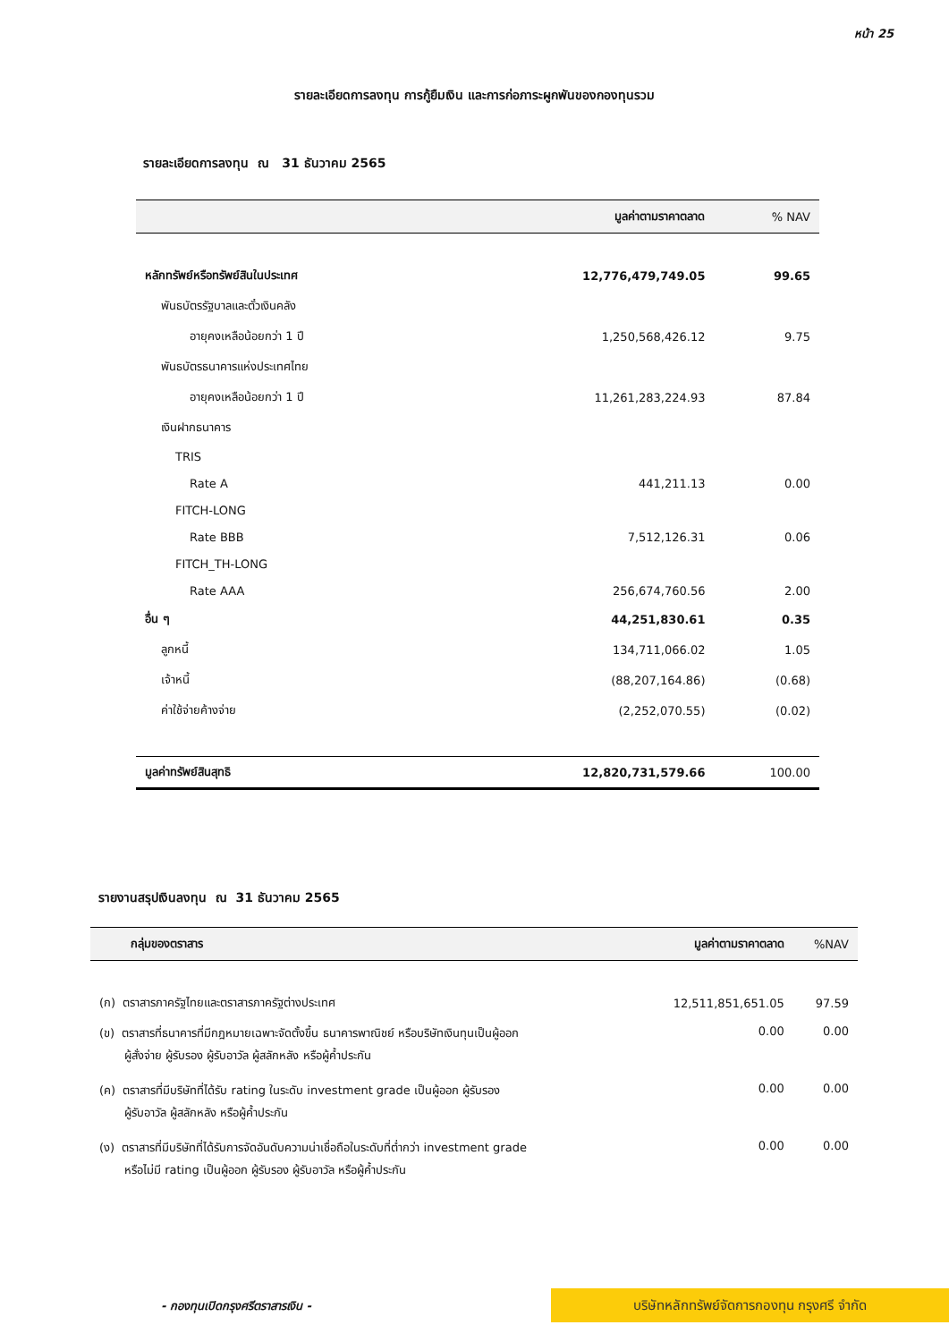หน้า 25
รายละเอียดการลงทุน การกู้ยืมเงิน และการก่อภาระผูกพันของกองทุนรวม
รายละเอียดการลงทุน ณ 31 ธันวาคม 2565
| | มูลค่าตามราคาตลาด | % NAV |
| --- | --- | --- |
| หลักทรัพย์หรือทรัพย์สินในประเทศ | 12,776,479,749.05 | 99.65 |
| พันธบัตรรัฐบาลและตั๋วเงินคลัง | | |
| อายุคงเหลือน้อยกว่า 1 ปี | 1,250,568,426.12 | 9.75 |
| พันธบัตรธนาคารแห่งประเทศไทย | | |
| อายุคงเหลือน้อยกว่า 1 ปี | 11,261,283,224.93 | 87.84 |
| เงินฝากธนาคาร | | |
| TRIS | | |
| Rate A | 441,211.13 | 0.00 |
| FITCH-LONG | | |
| Rate BBB | 7,512,126.31 | 0.06 |
| FITCH_TH-LONG | | |
| Rate AAA | 256,674,760.56 | 2.00 |
| อื่น ๆ | 44,251,830.61 | 0.35 |
| ลูกหนี้ | 134,711,066.02 | 1.05 |
| เจ้าหนี้ | (88,207,164.86) | (0.68) |
| ค่าใช้จ่ายค้างจ่าย | (2,252,070.55) | (0.02) |
| มูลค่าทรัพย์สินสุทธิ | 12,820,731,579.66 | 100.00 |
รายงานสรุปเงินลงทุน ณ 31 ธันวาคม 2565
| กลุ่มของตราสาร | มูลค่าตามราคาตลาด | %NAV |
| --- | --- | --- |
| (ก) ตราสารภาครัฐไทยและตราสารภาครัฐต่างประเทศ | 12,511,851,651.05 | 97.59 |
| (ข) ตราสารที่ธนาคารที่มีกฎหมายเฉพาะจัดตั้งขึ้น ธนาคารพาณิชย์ หรือบริษัทเงินทุนเป็นผู้ออก ผู้สั่งจ่าย ผู้รับรอง ผู้รับอาวัล ผู้สลักหลัง หรือผู้ค้ำประกัน | 0.00 | 0.00 |
| (ค) ตราสารที่มีบริษัทที่ได้รับ rating ในระดับ investment grade เป็นผู้ออก ผู้รับรอง ผู้รับอาวัล ผู้สลักหลัง หรือผู้ค้ำประกัน | 0.00 | 0.00 |
| (ง) ตราสารที่มีบริษัทที่ได้รับการจัดอันดับความน่าเชื่อถือในระดับที่ต่ำกว่า investment grade หรือไม่มี rating เป็นผู้ออก ผู้รับรอง ผู้รับอาวัล หรือผู้ค้ำประกัน | 0.00 | 0.00 |
- กองทุนเปิดกรุงศรีตราสารเงิน -
บริษัทหลักทรัพย์จัดการกองทุน กรุงศรี จำกัด